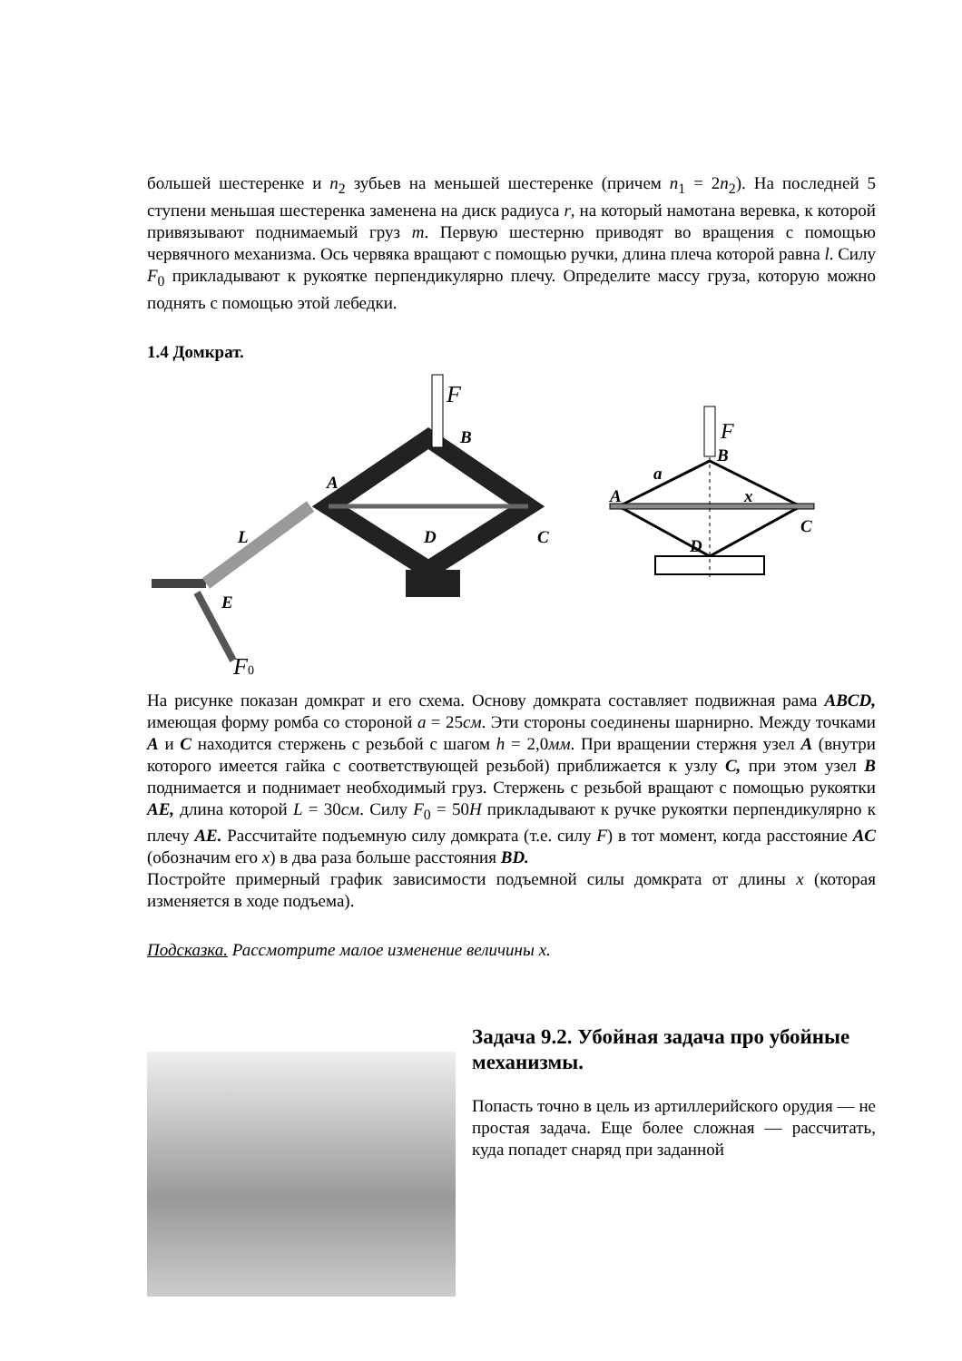большей шестеренке и n<sub>2</sub> зубьев на меньшей шестеренке (причем n<sub>1</sub> = 2n<sub>2</sub>). На последней 5 ступени меньшая шестеренка заменена на диск радиуса r, на который намотана веревка, к которой привязывают поднимаемый груз m. Первую шестерню приводят во вращения с помощью червячного механизма. Ось червяка вращают с помощью ручки, длина плеча которой равна l. Силу F<sub>0</sub> прикладывают к рукоятке перпендикулярно плечу. Определите массу груза, которую можно поднять с помощью этой лебедки.
1.4 Домкрат.
F
B
A
C
D
L
E
F0
F
B
a
A
x
C
D
На рисунке показан домкрат и его схема. Основу домкрата составляет подвижная рама ABCD, имеющая форму ромба со стороной a = 25см. Эти стороны соединены шарнирно. Между точками A и C находится стержень с резьбой с шагом h = 2,0мм. При вращении стержня узел A (внутри которого имеется гайка с соответствующей резьбой) приближается к узлу C, при этом узел B поднимается и поднимает необходимый груз. Стержень с резьбой вращают с помощью рукоятки AE, длина которой L = 30см. Силу F<sub>0</sub> = 50Н прикладывают к ручке рукоятки перпендикулярно к плечу AE. Рассчитайте подъемную силу домкрата (т.е. силу F) в тот момент, когда расстояние AC (обозначим его x) в два раза больше расстояния BD.
Постройте примерный график зависимости подъемной силы домкрата от длины x (которая изменяется в ходе подъема).
Подсказка. Рассмотрите малое изменение величины x.
Задача 9.2. Убойная задача про убойные механизмы.
Попасть точно в цель из артиллерийского орудия — не простая задача. Еще более сложная — рассчитать, куда попадет снаряд при заданной